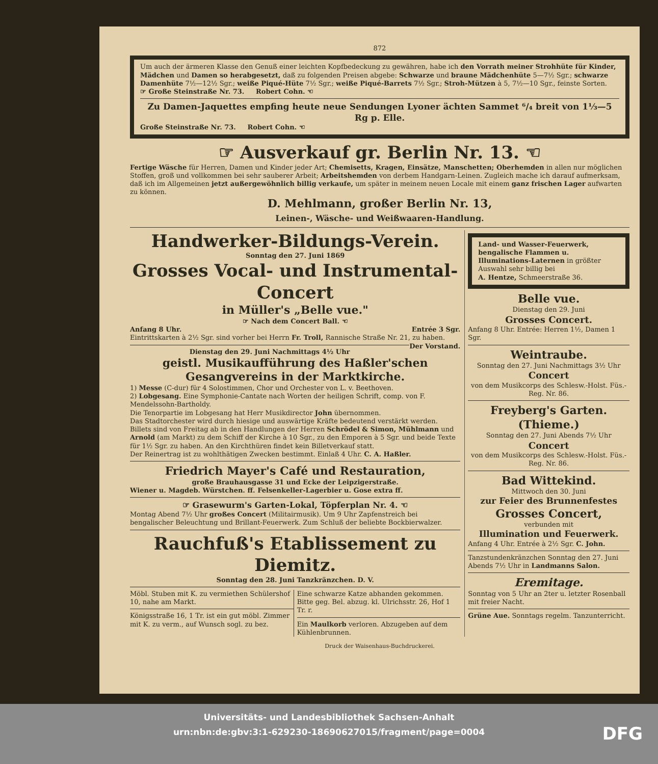872
Um auch der ärmeren Klasse den Genuß einer leichten Kopfbedeckung zu gewähren, habe ich den Vorrath meiner Strohhüte für Kinder, Mädchen und Damen so herabgesetzt, daß zu folgenden Preisen abgebe: Schwarze und braune Mädchenhüte 5—7½ Sgr.; schwarze Damenhüte 7½—12½ Sgr.; weiße Piqué-Hüte 7½ Sgr.; weiße Piqué-Barrets 7½ Sgr.; Stroh-Mützen à 5, 7½—10 Sgr., feinste Sorten.
☞ Große Steinstraße Nr. 73. Robert Cohn. ☜
Zu Damen-Jaquettes empfing heute neue Sendungen Lyoner ächten Sammet ⁶/₄ breit von 1⅓—5 Rg p. Elle.
Große Steinstraße Nr. 73. Robert Cohn. ☜
☞ Ausverkauf gr. Berlin Nr. 13. ☜
Fertige Wäsche für Herren, Damen und Kinder jeder Art; Chemisetts, Kragen, Einsätze, Manschetten; Oberhemden in allen nur möglichen Stoffen, groß und vollkommen bei sehr sauberer Arbeit; Arbeitshemden von derbem Handgarn-Leinen. Zugleich mache ich darauf aufmerksam, daß ich im Allgemeinen jetzt außergewöhnlich billig verkaufe, um später in meinem neuen Locale mit einem ganz frischen Lager aufwarten zu können.
D. Mehlmann, großer Berlin Nr. 13,
Leinen-, Wäsche- und Weißwaaren-Handlung.
Handwerker-Bildungs-Verein.
Sonntag den 27. Juni 1869
Grosses Vocal- und Instrumental-Concert
in Müller's „Belle vue."
☞ Nach dem Concert Ball. ☜
Anfang 8 Uhr. Entrée 3 Sgr.
Eintrittskarten à 2½ Sgr. sind vorher bei Herrn Fr. Troll, Rannische Straße Nr. 21, zu haben. Der Vorstand.
Dienstag den 29. Juni Nachmittags 4½ Uhr
geistl. Musikaufführung des Haßler'schen Gesangvereins in der Marktkirche.
1) Messe (C-dur) für 4 Solostimmen, Chor und Orchester von L. v. Beethoven.
2) Lobgesang. Eine Symphonie-Cantate nach Worten der heiligen Schrift, comp. von F. Mendelssohn-Bartholdy.
Die Tenorpartie im Lobgesang hat Herr Musikdirector John übernommen.
Das Stadtorchester wird durch hiesige und auswärtige Kräfte bedeutend verstärkt werden.
Billets sind von Freitag ab in den Handlungen der Herren Schrödel & Simon, Mühlmann und Arnold (am Markt) zu dem Schiff der Kirche à 10 Sgr., zu den Emporen à 5 Sgr. und beide Texte für 1½ Sgr. zu haben. An den Kirchthüren findet kein Billetverkauf statt.
Der Reinertrag ist zu wohlthätigen Zwecken bestimmt. Einlaß 4 Uhr. C. A. Haßler.
Friedrich Mayer's Café und Restauration,
große Brauhausgasse 31 und Ecke der Leipzigerstraße.
Wiener u. Magdeb. Würstchen. ff. Felsenkeller-Lagerbier u. Gose extra ff.
☞ Grasewurm's Garten-Lokal, Töpferplan Nr. 4. ☜
Montag Abend 7½ Uhr großes Concert (Militairmusik). Um 9 Uhr Zapfenstreich bei bengalischer Beleuchtung und Brillant-Feuerwerk. Zum Schluß der beliebte Bockbierwalzer.
Rauchfuß's Etablissement zu Diemitz.
Sonntag den 28. Juni Tanzkränzchen. D. V.
Möbl. Stuben mit K. zu vermiethen Schülershof 10, nahe am Markt.
Königsstraße 16, 1 Tr. ist ein gut möbl. Zimmer mit K. zu verm., auf Wunsch sogl. zu bez.
Eine schwarze Katze abhanden gekommen. Bitte geg. Bel. abzug. kl. Ulrichsstr. 26, Hof 1 Tr. r.
Ein Maulkorb verloren. Abzugeben auf dem Kühlenbrunnen.
Land- und Wasser-Feuerwerk, bengalische Flammen u. Illuminations-Laternen in größter Auswahl sehr billig bei
A. Hentze, Schmeerstraße 36.
Belle vue.
Dienstag den 29. Juni
Grosses Concert.
Anfang 8 Uhr. Entrée: Herren 1½, Damen 1 Sgr.
Weintraube.
Sonntag den 27. Juni Nachmittags 3½ Uhr
Concert
von dem Musikcorps des Schlesw.-Holst. Füs.-Reg. Nr. 86.
Freyberg's Garten. (Thieme.)
Sonntag den 27. Juni Abends 7½ Uhr
Concert
von dem Musikcorps des Schlesw.-Holst. Füs.-Reg. Nr. 86.
Bad Wittekind.
Mittwoch den 30. Juni
zur Feier des Brunnenfestes
Grosses Concert,
verbunden mit
Illumination und Feuerwerk.
Anfang 4 Uhr. Entrée à 2½ Sgr. C. John.
Tanzstundenkränzchen Sonntag den 27. Juni Abends 7½ Uhr in Landmanns Salon.
Eremitage.
Sonntag von 5 Uhr an 2ter u. letzter Rosenball mit freier Nacht.
Grüne Aue. Sonntags regelm. Tanzunterricht.
Druck der Waisenhaus-Buchdruckerei.
Universitäts- und Landesbibliothek Sachsen-Anhalt
urn:nbn:de:gbv:3:1-629230-18690627015/fragment/page=0004
DFG